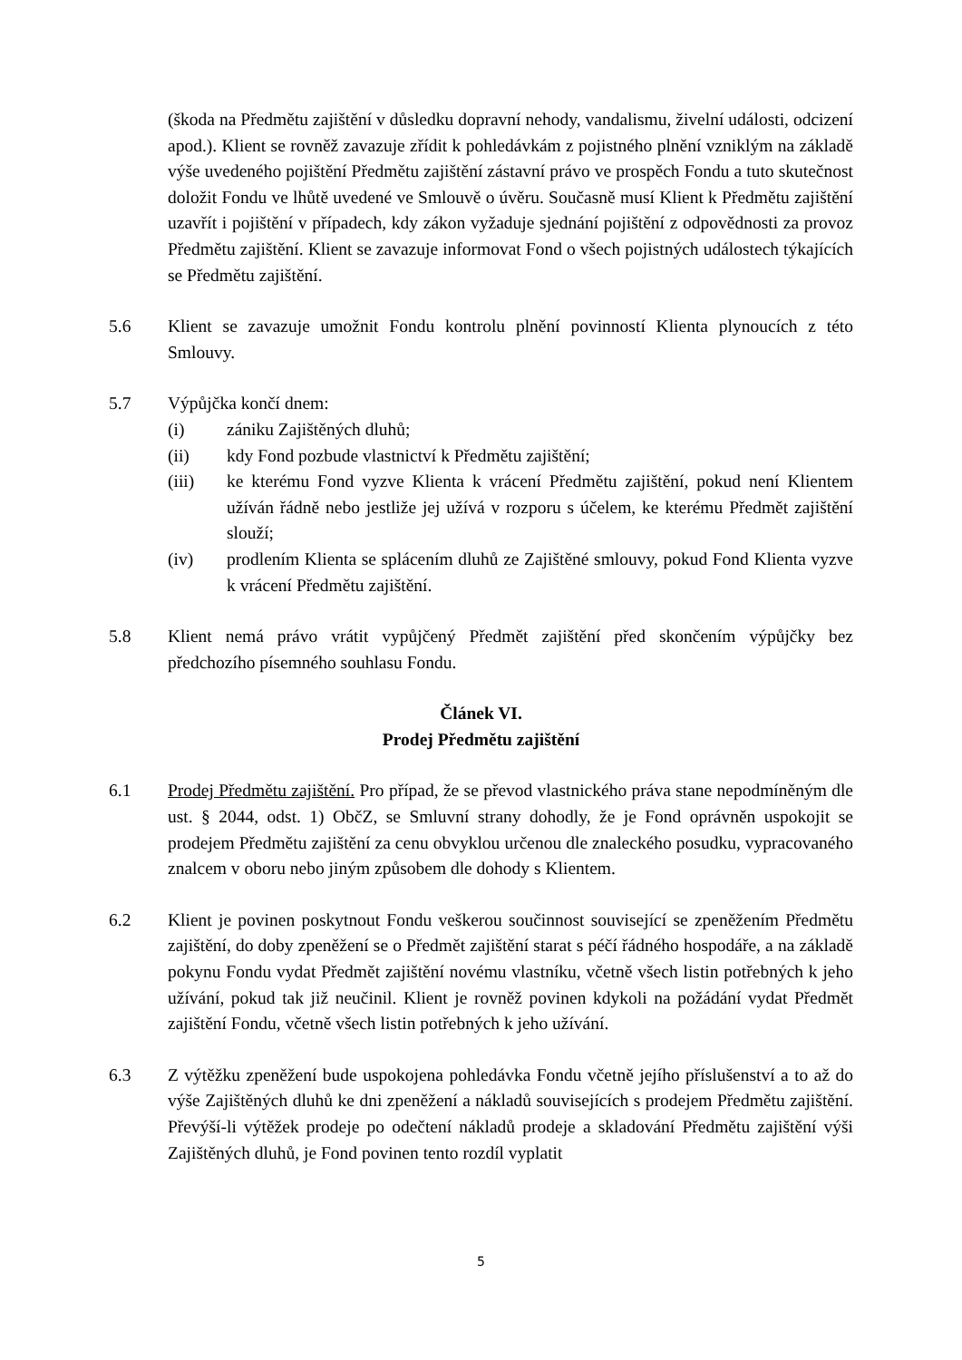(škoda na Předmětu zajištění v důsledku dopravní nehody, vandalismu, živelní události, odcizení apod.). Klient se rovněž zavazuje zřídit k pohledávkám z pojistného plnění vzniklým na základě výše uvedeného pojištění Předmětu zajištění zástavní právo ve prospěch Fondu a tuto skutečnost doložit Fondu ve lhůtě uvedené ve Smlouvě o úvěru. Současně musí Klient k Předmětu zajištění uzavřít i pojištění v případech, kdy zákon vyžaduje sjednání pojištění z odpovědnosti za provoz Předmětu zajištění. Klient se zavazuje informovat Fond o všech pojistných událostech týkajících se Předmětu zajištění.
5.6 Klient se zavazuje umožnit Fondu kontrolu plnění povinností Klienta plynoucích z této Smlouvy.
5.7 Výpůjčka končí dnem:
(i) zániku Zajištěných dluhů;
(ii) kdy Fond pozbude vlastnictví k Předmětu zajištění;
(iii) ke kterému Fond vyzve Klienta k vrácení Předmětu zajištění, pokud není Klientem užíván řádně nebo jestliže jej užívá v rozporu s účelem, ke kterému Předmět zajištění slouží;
(iv) prodlením Klienta se splácením dluhů ze Zajištěné smlouvy, pokud Fond Klienta vyzve k vrácení Předmětu zajištění.
5.8 Klient nemá právo vrátit vypůjčený Předmět zajištění před skončením výpůjčky bez předchozího písemného souhlasu Fondu.
Článek VI.
Prodej Předmětu zajištění
6.1 Prodej Předmětu zajištění. Pro případ, že se převod vlastnického práva stane nepodmíněným dle ust. § 2044, odst. 1) ObčZ, se Smluvní strany dohodly, že je Fond oprávněn uspokojit se prodejem Předmětu zajištění za cenu obvyklou určenou dle znaleckého posudku, vypracovaného znalcem v oboru nebo jiným způsobem dle dohody s Klientem.
6.2 Klient je povinen poskytnout Fondu veškerou součinnost související se zpeněžením Předmětu zajištění, do doby zpeněžení se o Předmět zajištění starat s péčí řádného hospodáře, a na základě pokynu Fondu vydat Předmět zajištění novému vlastníku, včetně všech listin potřebných k jeho užívání, pokud tak již neučinil. Klient je rovněž povinen kdykoli na požádání vydat Předmět zajištění Fondu, včetně všech listin potřebných k jeho užívání.
6.3 Z výtěžku zpeněžení bude uspokojena pohledávka Fondu včetně jejího příslušenství a to až do výše Zajištěných dluhů ke dni zpeněžení a nákladů souvisejících s prodejem Předmětu zajištění. Převýší-li výtěžek prodeje po odečtení nákladů prodeje a skladování Předmětu zajištění výši Zajištěných dluhů, je Fond povinen tento rozdíl vyplatit
5